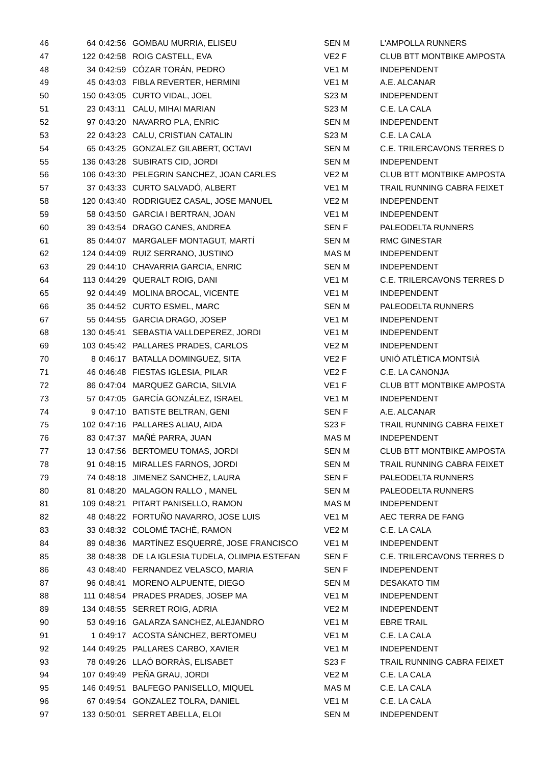| 46 | 64 | 0:42:56 | GOMBAU MURRIA, ELISEU | SEN M | L'AMPOLLA RUNNERS |
| 47 | 122 | 0:42:58 | ROIG CASTELL, EVA | VE2 F | CLUB BTT MONTBIKE AMPOSTA |
| 48 | 34 | 0:42:59 | CÓZAR TORÁN, PEDRO | VE1 M | INDEPENDENT |
| 49 | 45 | 0:43:03 | FIBLA REVERTER, HERMINI | VE1 M | A.E. ALCANAR |
| 50 | 150 | 0:43:05 | CURTO VIDAL, JOEL | S23 M | INDEPENDENT |
| 51 | 23 | 0:43:11 | CALU, MIHAI MARIAN | S23 M | C.E. LA CALA |
| 52 | 97 | 0:43:20 | NAVARRO PLA, ENRIC | SEN M | INDEPENDENT |
| 53 | 22 | 0:43:23 | CALU, CRISTIAN CATALIN | S23 M | C.E. LA CALA |
| 54 | 65 | 0:43:25 | GONZALEZ GILABERT, OCTAVI | SEN M | C.E. TRILERCAVONS TERRES D |
| 55 | 136 | 0:43:28 | SUBIRATS CID, JORDI | SEN M | INDEPENDENT |
| 56 | 106 | 0:43:30 | PELEGRIN SANCHEZ, JOAN CARLES | VE2 M | CLUB BTT MONTBIKE AMPOSTA |
| 57 | 37 | 0:43:33 | CURTO SALVADÓ, ALBERT | VE1 M | TRAIL RUNNING CABRA FEIXET |
| 58 | 120 | 0:43:40 | RODRIGUEZ CASAL, JOSE MANUEL | VE2 M | INDEPENDENT |
| 59 | 58 | 0:43:50 | GARCIA I BERTRAN, JOAN | VE1 M | INDEPENDENT |
| 60 | 39 | 0:43:54 | DRAGO CANES, ANDREA | SEN F | PALEODELTA RUNNERS |
| 61 | 85 | 0:44:07 | MARGALEF MONTAGUT, MARTÍ | SEN M | RMC GINESTAR |
| 62 | 124 | 0:44:09 | RUIZ SERRANO, JUSTINO | MAS M | INDEPENDENT |
| 63 | 29 | 0:44:10 | CHAVARRIA GARCIA, ENRIC | SEN M | INDEPENDENT |
| 64 | 113 | 0:44:29 | QUERALT ROIG, DANI | VE1 M | C.E. TRILERCAVONS TERRES D |
| 65 | 92 | 0:44:49 | MOLINA BROCAL, VICENTE | VE1 M | INDEPENDENT |
| 66 | 35 | 0:44:52 | CURTO ESMEL, MARC | SEN M | PALEODELTA RUNNERS |
| 67 | 55 | 0:44:55 | GARCIA DRAGO, JOSEP | VE1 M | INDEPENDENT |
| 68 | 130 | 0:45:41 | SEBASTIA VALLDEPEREZ, JORDI | VE1 M | INDEPENDENT |
| 69 | 103 | 0:45:42 | PALLARES PRADES, CARLOS | VE2 M | INDEPENDENT |
| 70 | 8 | 0:46:17 | BATALLA DOMINGUEZ, SITA | VE2 F | UNIÓ ATLÈTICA MONTSIÀ |
| 71 | 46 | 0:46:48 | FIESTAS IGLESIA, PILAR | VE2 F | C.E. LA CANONJA |
| 72 | 86 | 0:47:04 | MARQUEZ GARCIA, SILVIA | VE1 F | CLUB BTT MONTBIKE AMPOSTA |
| 73 | 57 | 0:47:05 | GARCÍA GONZÁLEZ, ISRAEL | VE1 M | INDEPENDENT |
| 74 | 9 | 0:47:10 | BATISTE BELTRAN, GENI | SEN F | A.E. ALCANAR |
| 75 | 102 | 0:47:16 | PALLARES ALIAU, AIDA | S23 F | TRAIL RUNNING CABRA FEIXET |
| 76 | 83 | 0:47:37 | MAÑÉ PARRA, JUAN | MAS M | INDEPENDENT |
| 77 | 13 | 0:47:56 | BERTOMEU TOMAS, JORDI | SEN M | CLUB BTT MONTBIKE AMPOSTA |
| 78 | 91 | 0:48:15 | MIRALLES FARNOS, JORDI | SEN M | TRAIL RUNNING CABRA FEIXET |
| 79 | 74 | 0:48:18 | JIMENEZ SANCHEZ, LAURA | SEN F | PALEODELTA RUNNERS |
| 80 | 81 | 0:48:20 | MALAGON RALLO , MANEL | SEN M | PALEODELTA RUNNERS |
| 81 | 109 | 0:48:21 | PITART PANISELLO, RAMON | MAS M | INDEPENDENT |
| 82 | 48 | 0:48:22 | FORTUÑO NAVARRO, JOSE LUIS | VE1 M | AEC TERRA DE FANG |
| 83 | 33 | 0:48:32 | COLOMÉ TACHÉ, RAMON | VE2 M | C.E. LA CALA |
| 84 | 89 | 0:48:36 | MARTÍNEZ ESQUERRÉ, JOSE FRANCISCO | VE1 M | INDEPENDENT |
| 85 | 38 | 0:48:38 | DE LA IGLESIA TUDELA, OLIMPIA ESTEFAN | SEN F | C.E. TRILERCAVONS TERRES D |
| 86 | 43 | 0:48:40 | FERNANDEZ VELASCO, MARIA | SEN F | INDEPENDENT |
| 87 | 96 | 0:48:41 | MORENO ALPUENTE, DIEGO | SEN M | DESAKATO TIM |
| 88 | 111 | 0:48:54 | PRADES PRADES, JOSEP MA | VE1 M | INDEPENDENT |
| 89 | 134 | 0:48:55 | SERRET ROIG, ADRIA | VE2 M | INDEPENDENT |
| 90 | 53 | 0:49:16 | GALARZA SANCHEZ, ALEJANDRO | VE1 M | EBRE TRAIL |
| 91 | 1 | 0:49:17 | ACOSTA SÁNCHEZ, BERTOMEU | VE1 M | C.E. LA CALA |
| 92 | 144 | 0:49:25 | PALLARES CARBO, XAVIER | VE1 M | INDEPENDENT |
| 93 | 78 | 0:49:26 | LLAÓ BORRÀS, ELISABET | S23 F | TRAIL RUNNING CABRA FEIXET |
| 94 | 107 | 0:49:49 | PEÑA GRAU, JORDI | VE2 M | C.E. LA CALA |
| 95 | 146 | 0:49:51 | BALFEGO PANISELLO, MIQUEL | MAS M | C.E. LA CALA |
| 96 | 67 | 0:49:54 | GONZALEZ TOLRA, DANIEL | VE1 M | C.E. LA CALA |
| 97 | 133 | 0:50:01 | SERRET ABELLA, ELOI | SEN M | INDEPENDENT |